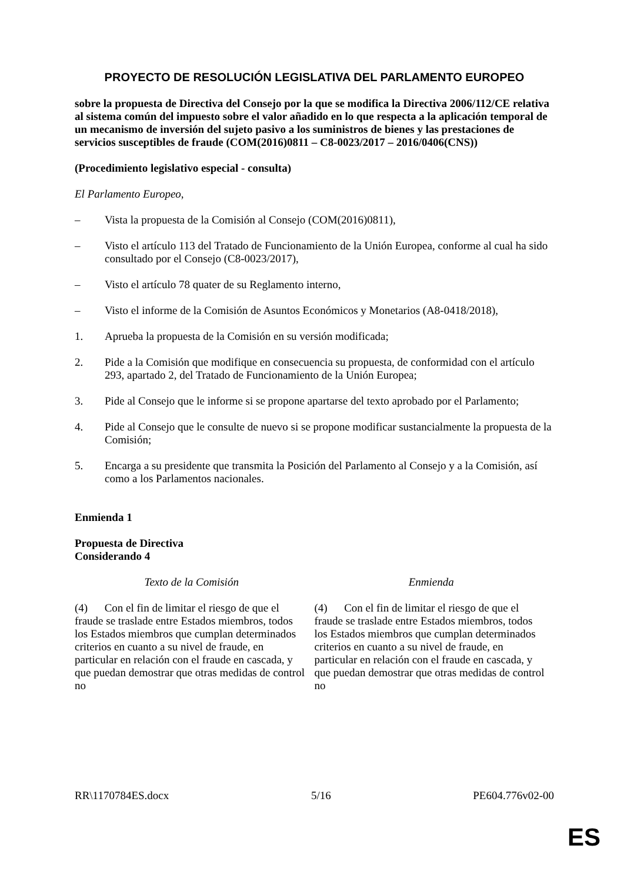PROYECTO DE RESOLUCIÓN LEGISLATIVA DEL PARLAMENTO EUROPEO
sobre la propuesta de Directiva del Consejo por la que se modifica la Directiva 2006/112/CE relativa al sistema común del impuesto sobre el valor añadido en lo que respecta a la aplicación temporal de un mecanismo de inversión del sujeto pasivo a los suministros de bienes y las prestaciones de servicios susceptibles de fraude (COM(2016)0811 – C8-0023/2017 – 2016/0406(CNS))
(Procedimiento legislativo especial - consulta)
El Parlamento Europeo,
– Vista la propuesta de la Comisión al Consejo (COM(2016)0811),
– Visto el artículo 113 del Tratado de Funcionamiento de la Unión Europea, conforme al cual ha sido consultado por el Consejo (C8-0023/2017),
– Visto el artículo 78 quater de su Reglamento interno,
– Visto el informe de la Comisión de Asuntos Económicos y Monetarios (A8-0418/2018),
1. Aprueba la propuesta de la Comisión en su versión modificada;
2. Pide a la Comisión que modifique en consecuencia su propuesta, de conformidad con el artículo 293, apartado 2, del Tratado de Funcionamiento de la Unión Europea;
3. Pide al Consejo que le informe si se propone apartarse del texto aprobado por el Parlamento;
4. Pide al Consejo que le consulte de nuevo si se propone modificar sustancialmente la propuesta de la Comisión;
5. Encarga a su presidente que transmita la Posición del Parlamento al Consejo y a la Comisión, así como a los Parlamentos nacionales.
Enmienda 1
Propuesta de Directiva
Considerando 4
| Texto de la Comisión | Enmienda |
| --- | --- |
| (4) Con el fin de limitar el riesgo de que el fraude se traslade entre Estados miembros, todos los Estados miembros que cumplan determinados criterios en cuanto a su nivel de fraude, en particular en relación con el fraude en cascada, y que puedan demostrar que otras medidas de control no | (4) Con el fin de limitar el riesgo de que el fraude se traslade entre Estados miembros, todos los Estados miembros que cumplan determinados criterios en cuanto a su nivel de fraude, en particular en relación con el fraude en cascada, y que puedan demostrar que otras medidas de control no |
RR\1170784ES.docx 5/16 PE604.776v02-00
ES